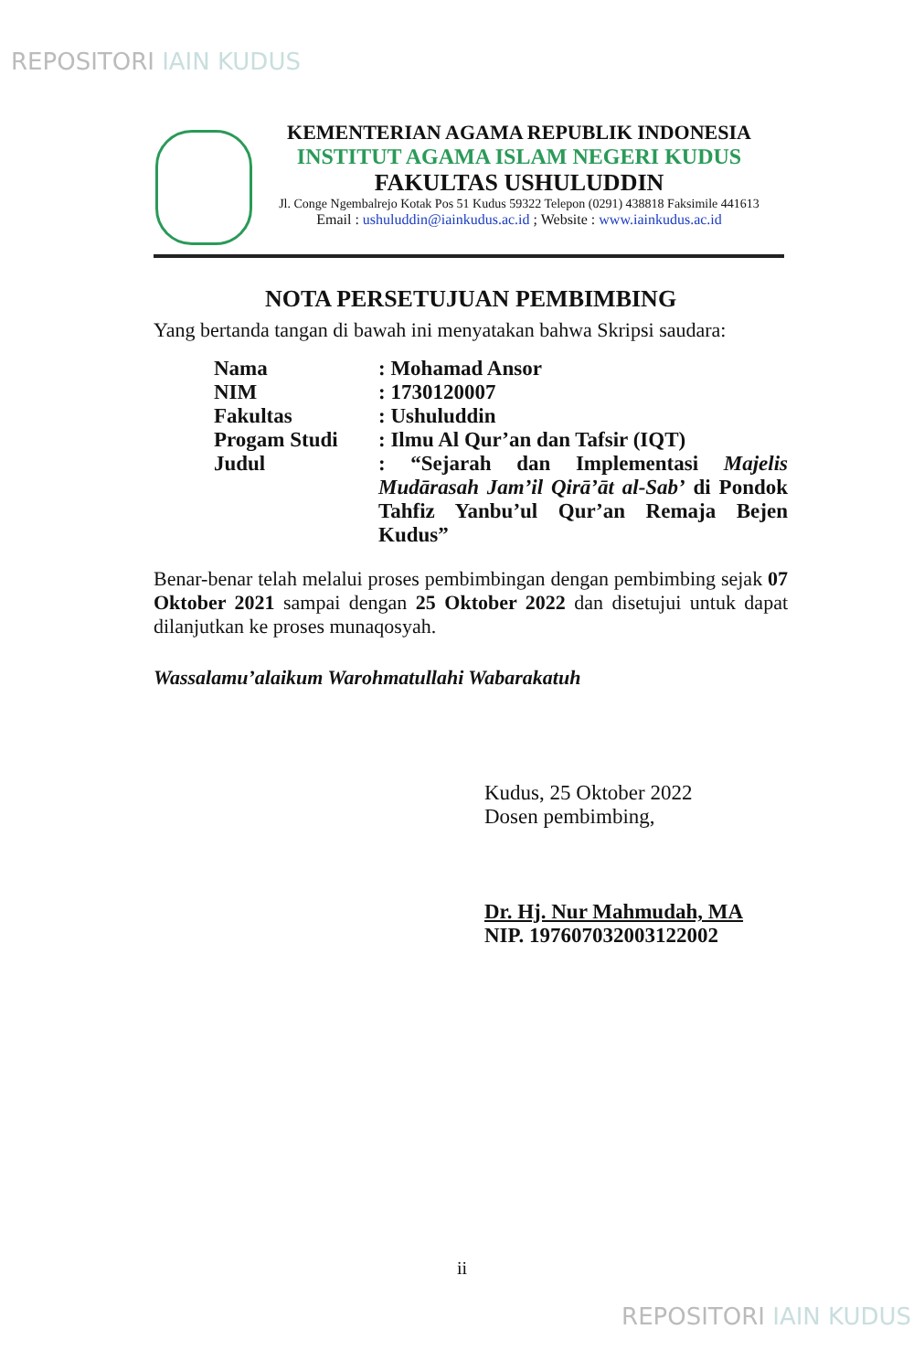REPOSITORI IAIN KUDUS
KEMENTERIAN AGAMA REPUBLIK INDONESIA
INSTITUT AGAMA ISLAM NEGERI KUDUS
FAKULTAS USHULUDDIN
Jl. Conge Ngembalrejo Kotak Pos 51 Kudus 59322 Telepon (0291) 438818 Faksimile 441613
Email : ushuluddin@iainkudus.ac.id ; Website : www.iainkudus.ac.id
NOTA PERSETUJUAN PEMBIMBING
Yang bertanda tangan di bawah ini menyatakan bahwa Skripsi saudara:
| Nama | : Mohamad Ansor |
| NIM | : 1730120007 |
| Fakultas | : Ushuluddin |
| Progam Studi | : Ilmu Al Qur’an dan Tafsir (IQT) |
| Judul | : “Sejarah dan Implementasi Majelis Mudārasah Jam’il Qirā’āt al-Sab’ di Pondok Tahfiz Yanbu’ul Qur’an Remaja Bejen Kudus” |
Benar-benar telah melalui proses pembimbingan dengan pembimbing sejak 07 Oktober 2021 sampai dengan 25 Oktober 2022 dan disetujui untuk dapat dilanjutkan ke proses munaqosyah.
Wassalamu’alaikum Warohmatullahi Wabarakatuh
Kudus, 25 Oktober 2022
Dosen pembimbing,
Dr. Hj. Nur Mahmudah, MA
NIP. 197607032003122002
ii
REPOSITORI IAIN KUDUS